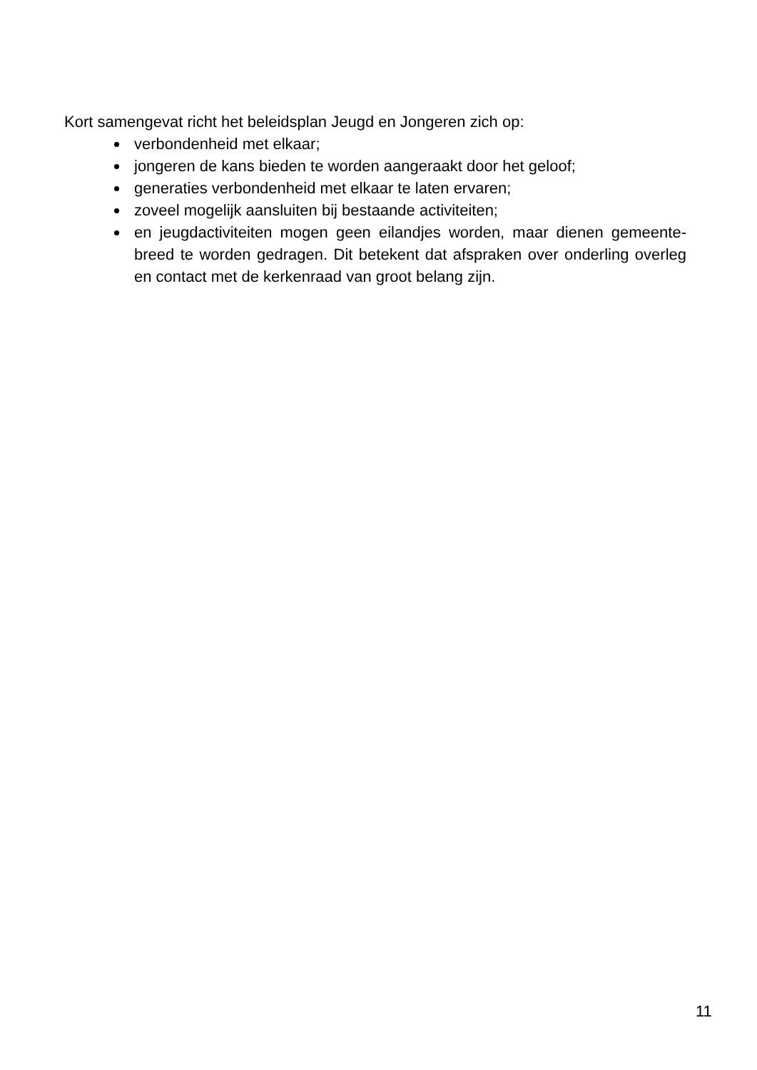Kort samengevat richt het beleidsplan Jeugd en Jongeren zich op:
verbondenheid met elkaar;
jongeren de kans bieden te worden aangeraakt door het geloof;
generaties verbondenheid met elkaar te laten ervaren;
zoveel mogelijk aansluiten bij bestaande activiteiten;
en jeugdactiviteiten mogen geen eilandjes worden, maar dienen gemeente-breed te worden gedragen. Dit betekent dat afspraken over onderling overleg en contact met de kerkenraad van groot belang zijn.
11